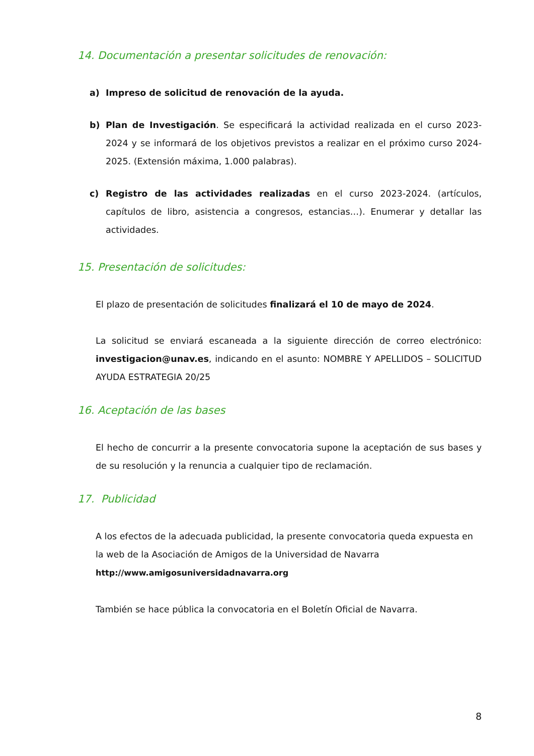14. Documentación a presentar solicitudes de renovación:
a) Impreso de solicitud de renovación de la ayuda.
b) Plan de Investigación. Se especificará la actividad realizada en el curso 2023-2024 y se informará de los objetivos previstos a realizar en el próximo curso 2024-2025. (Extensión máxima, 1.000 palabras).
c) Registro de las actividades realizadas en el curso 2023-2024. (artículos, capítulos de libro, asistencia a congresos, estancias…). Enumerar y detallar las actividades.
15. Presentación de solicitudes:
El plazo de presentación de solicitudes finalizará el 10 de mayo de 2024.
La solicitud se enviará escaneada a la siguiente dirección de correo electrónico: investigacion@unav.es, indicando en el asunto: NOMBRE Y APELLIDOS – SOLICITUD AYUDA ESTRATEGIA 20/25
16. Aceptación de las bases
El hecho de concurrir a la presente convocatoria supone la aceptación de sus bases y de su resolución y la renuncia a cualquier tipo de reclamación.
17. Publicidad
A los efectos de la adecuada publicidad, la presente convocatoria queda expuesta en la web de la Asociación de Amigos de la Universidad de Navarra http://www.amigosuniversidadnavarra.org
También se hace pública la convocatoria en el Boletín Oficial de Navarra.
8